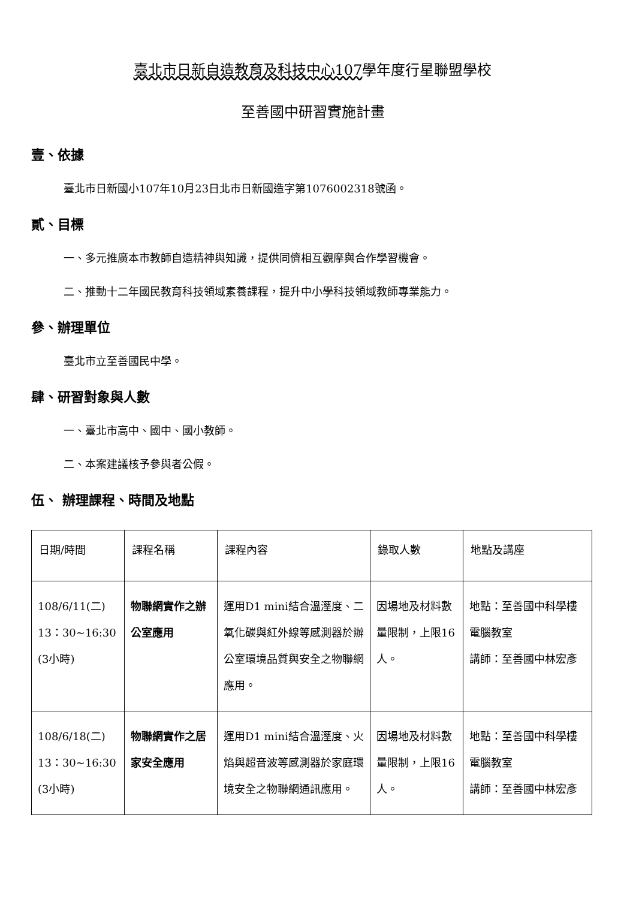臺北市日新自造教育及科技中心107學年度行星聯盟學校
至善國中研習實施計畫
壹、依據
臺北市日新國小107年10月23日北市日新國造字第1076002318號函。
貳、目標
一、多元推廣本市教師自造精神與知識，提供同儕相互觀摩與合作學習機會。
二、推動十二年國民教育科技領域素養課程，提升中小學科技領域教師專業能力。
參、辦理單位
臺北市立至善國民中學。
肆、研習對象與人數
一、臺北市高中、國中、國小教師。
二、本案建議核予參與者公假。
伍、 辦理課程、時間及地點
| 日期/時間 | 課程名稱 | 課程內容 | 錄取人數 | 地點及講座 |
| 108/6/11(二) 13：30~16:30 (3小時) | 物聯網實作之辦公室應用 | 運用D1 mini結合溫溼度、二氧化碳與紅外線等感測器於辦公室環境品質與安全之物聯網應用。 | 因場地及材料數量限制，上限16人。 | 地點：至善國中科學樓電腦教室 講師：至善國中林宏彥 |
| 108/6/18(二) 13：30~16:30 (3小時) | 物聯網實作之居家安全應用 | 運用D1 mini結合溫溼度、火焰與超音波等感測器於家庭環境安全之物聯網通訊應用。 | 因場地及材料數量限制，上限16人。 | 地點：至善國中科學樓電腦教室 講師：至善國中林宏彥 |